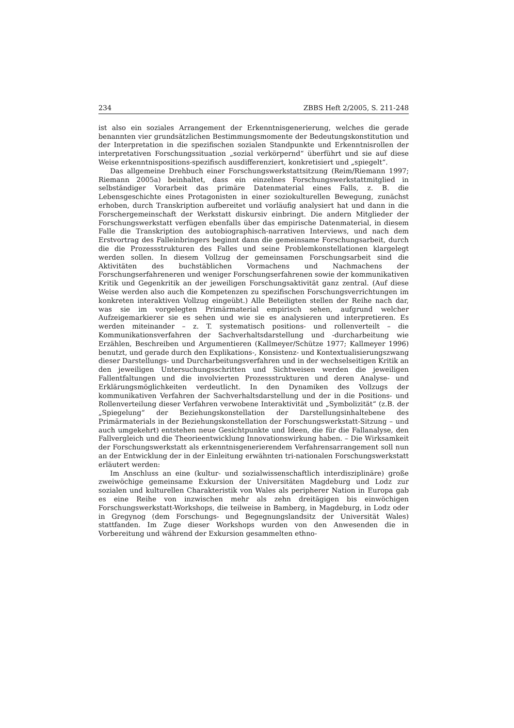234 ZBBS Heft 2/2005, S. 211-248
ist also ein soziales Arrangement der Erkenntnisgenerierung, welches die gerade benannten vier grundsätzlichen Bestimmungsmomente der Bedeutungskonstitution und der Interpretation in die spezifischen sozialen Standpunkte und Erkenntnisrollen der interpretativen Forschungssituation „sozial verkörpernd“ überführt und sie auf diese Weise erkenntnispositions-spezifisch ausdifferenziert, konkretisiert und „spiegelt“.
Das allgemeine Drehbuch einer Forschungswerkstattsitzung (Reim/Riemann 1997; Riemann 2005a) beinhaltet, dass ein einzelnes Forschungswerkstattmitglied in selbständiger Vorarbeit das primäre Datenmaterial eines Falls, z. B. die Lebensgeschichte eines Protagonisten in einer soziokulturellen Bewegung, zunächst erhoben, durch Transkription aufbereitet und vorläufig analysiert hat und dann in die Forschergemeinschaft der Werkstatt diskursiv einbringt. Die andern Mitglieder der Forschungswerkstatt verfügen ebenfalls über das empirische Datenmaterial, in diesem Falle die Transkription des autobiographisch-narrativen Interviews, und nach dem Erstvortrag des Falleinbringers beginnt dann die gemeinsame Forschungsarbeit, durch die die Prozessstrukturen des Falles und seine Problemkonstellationen klargelegt werden sollen. In diesem Vollzug der gemeinsamen Forschungsarbeit sind die Aktivitäten des buchstäblichen Vormachens und Nachmachens der Forschungserfahreneren und weniger Forschungserfahrenen sowie der kommunikativen Kritik und Gegenkritik an der jeweiligen Forschungsaktivität ganz zentral. (Auf diese Weise werden also auch die Kompetenzen zu spezifischen Forschungsverrichtungen im konkreten interaktiven Vollzug eingeübt.) Alle Beteiligten stellen der Reihe nach dar, was sie im vorgelegten Primärmaterial empirisch sehen, aufgrund welcher Aufzeigemarkierer sie es sehen und wie sie es analysieren und interpretieren. Es werden miteinander – z. T. systematisch positions- und rollenverteilt – die Kommunikationsverfahren der Sachverhaltsdarstellung und -durcharbeitung wie Erzählen, Beschreiben und Argumentieren (Kallmeyer/Schütze 1977; Kallmeyer 1996) benutzt, und gerade durch den Explikations-, Konsistenz- und Kontextualisierungszwang dieser Darstellungs- und Durcharbeitungsverfahren und in der wechselseitigen Kritik an den jeweiligen Untersuchungsschritten und Sichtweisen werden die jeweiligen Fallentfaltungen und die involvierten Prozessstrukturen und deren Analyse- und Erklärungsmöglichkeiten verdeutlicht. In den Dynamiken des Vollzugs der kommunikativen Verfahren der Sachverhaltsdarstellung und der in die Positions- und Rollenverteilung dieser Verfahren verwobene Interaktivität und „Symbolizität“ (z.B. der „Spiegelung“ der Beziehungskonstellation der Darstellungsinhaltebene des Primärmaterials in der Beziehungskonstellation der Forschungswerkstatt-Sitzung – und auch umgekehrt) entstehen neue Gesichtpunkte und Ideen, die für die Fallanalyse, den Fallvergleich und die Theorieentwicklung Innovationswirkung haben. – Die Wirksamkeit der Forschungswerkstatt als erkenntnisgenerierendem Verfahrensarrangement soll nun an der Entwicklung der in der Einleitung erwähnten tri-nationalen Forschungswerkstatt erläutert werden:
Im Anschluss an eine (kultur- und sozialwissenschaftlich interdisziplinäre) große zweiwöchige gemeinsame Exkursion der Universitäten Magdeburg und Lodz zur sozialen und kulturellen Charakteristik von Wales als peripherer Nation in Europa gab es eine Reihe von inzwischen mehr als zehn dreitägigen bis einwöchigen Forschungswerkstatt-Workshops, die teilweise in Bamberg, in Magdeburg, in Lodz oder in Gregynog (dem Forschungs- und Begegnungslandsitz der Universität Wales) stattfanden. Im Zuge dieser Workshops wurden von den Anwesenden die in Vorbereitung und während der Exkursion gesammelten ethno-